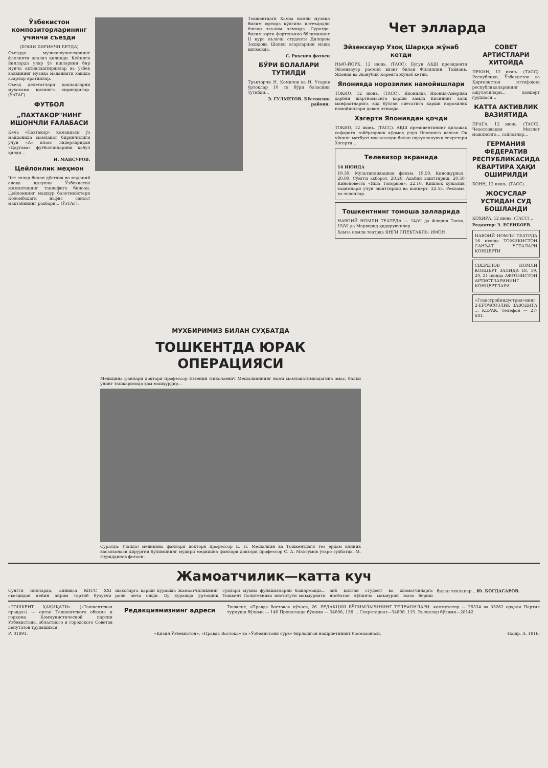Ўзбекистон композиторларининг учинчи съезди
(БОШИ БИРИНЧИ БЕТДА)
Съездда музикашуносларнинг фаолияти анализ қилинди. Кейинги йилларда улар ўз ишларини бир мунча активлаштирдилар ва ўзбек халқининг музика маданияти ҳақида асарлар яратдилар.
Съезд делегатлари докладларни муҳокама қилишга киришдилар. (ЎзТАГ).
ФУТБОЛ
„ПАХТАКОР"НИНГ ИШОНЧЛИ ҒАЛАБАСИ
Кеча «Пахтакор» командаси ўз майдонида мамлакат биринчилиги учун «А» класс лидерларидан «Даугава» футболчиларини қабул қилди...
И. МАНСУРОВ.
Цейлонлик меҳмон
Чет эллар билан дўстлик ва маданий алоқа қилувчи Ўзбекистон жамиятининг таклифига биноан, Цейлоннинг машҳур балетмейстери Коломбодаги нафис санъат мактабининг раҳбари... (ЎзТАГ).
Тошкентдаги Ҳамза номли музика билим юртида кўпгина истеъдодли ёшлар таълим олмоқда. Суратда: билим юрти фортепьяно бўлимининг II курс аълочи студенти Дилором Зоҳидова Шопен асарларини машқ қилмоқда.
С. Рихсиев фотоси
БЎРИ БОЛАЛАРИ ТУТИЛДИ
Тракторчи Н. Комилов ва Н. Усаров ўртоқлар 10 та бўри боласини тутибди...
Э. ГУЛМЕТОВ. Бўстонлик райони.
Чет элларда
Эйзенхауэр Узоқ Шарққа жўнаб кетди
НЬЮ-ЙОРК, 12 июнь. (ТАСС). Бугун АҚШ президенти Эйзенхауэр расмий визит билан Филиппин, Тайвань, Япония ва Жанубий Кореяга жўнаб кетди.
Японияда норозилик намойишлари
ТОКИО, 12 июнь. (ТАСС). Японияда Япония-Америка ҳарбий шартномасига қарши ҳамда Кисининг халқ манфаатларига зид бўлган сиёсатига қарши норозилик намойишлари давом этмоқда.
Хэгерти Япониядан қочди
ТОКИО, 12 июнь. (ТАСС). АҚШ президентининг қилажак сафарига тайёргарлик кўрмоқ учун Японияга келган Оқ уйнинг матбуот масалалари билан шуғулланувчи секретари Хэгерти...
Телевизор экранида
14 ИЮНДА
19.30. Мультипликацион фильм. 19.50. Киножурнал. 20.00. Сўнгги ахборот. 20.20. Адабий эшиттириш. 20.50 Киноповесть «Яша Топорков». 22.10. Қишлоқ хўжалик ходимлари учун эшиттириш ва концерт. 22.55. Реклама ва эълонлар.
Тошкентнинг томоша залларида
НАВОИЙ НОМЛИ ТЕАТРДА — 14/VI да Флория Тоска, 15/VI да Марварид қидирувчилар.
Ҳамза номли театрда ЯНГИ СПЕКТАКЛЬ: ИМОН
СОВЕТ АРТИСТЛАРИ ХИТОЙДА
ПЕКИН, 12 июнь. (ТАСС). Республика, Ўзбекистон ва Қирғизистон иттифоқчи республикаларининг ашулачилари... концерт группаси...
КАТТА АКТИВЛИК ВАЗИЯТИДА
ПРАГА, 12 июнь. (ТАСС). Чехословакия Миллат мажлисига... сайловлар...
ГЕРМАНИЯ ФЕДЕРАТИВ РЕСПУБЛИКАСИДА КВАРТИРА ҲАҚИ ОШИРИЛДИ
БОНН, 12 июнь. (ТАСС)...
ЖОСУСЛАР УСТИДАН СУД БОШЛАНДИ
ҚОҲИРА, 12 июнь. (ТАСС)...
Редактор: З. ЕСЕНБОЕВ.
НАВОИЙ НОМЛИ ТЕАТРДА 16 июнда ТОЖИКИСТОН САНЪАТ УСТАЛАРИ КОНЦЕРТИ
СВЕРДЛОВ НОМЛИ КОНЦЕРТ ЗАЛИДА 18, 19, 20, 21 июнда АФҒОНИСТОН АРТИСТЛАРИНИНГ КОНЦЕРТЛАРИ
«Главстройиндустрия»нинг 2-ЕҒОЧСОЗЛИК ЗАВОДИГА ... КЕРАК. Телефон — 27-681.
МУХБИРИМИЗ БИЛАН СУҲБАТДА
ТОШКЕНТДА ЮРАК ОПЕРАЦИЯСИ
Медицина фанлари доктори профессор Евгений Николаевич Мешалкиннинг номи мамлакатимиздагина эмас, балки унинг ташқарисида ҳам машҳурдир...
Суратда: (чапда) медицина фанлари доктори профессор Е. Н. Мешалкин ва Тошкентдаги тез ёрдам клиник касалхонаси хирургия бўлимининг мудири медицина фанлари доктори профессор С. А. Маъсумов ўзаро суҳбатда. М. Нуриддинов фотоси.
Жамоатчилик—катта куч
Сўнгги йилларда, айниқса КПСС XXI съездидан кейин айрим тартиб бузувчи шахсларга қарши курашда жамоатчиликнинг роли анча ошди. Бу курашда ўртоқлик судлари муҳим функцияларни бажармоқда... Тошкент Политехника институти маъмурияти айб қилган студент ва хизматчиларга нисбатан кўпинча маъмурий жазо бериш билан чекланар... Ю. БОГДАСАРОВ.
«ТОШКЕНТ ҲАҚИҚАТИ» («Ташкентская правда») — орган Ташкентского обкома и горкома Коммунистической партии Узбекистана, областного и городского Советов депутатов трудящихся.
Редакциямизнинг адреси
Тошкент, «Правда Востока» кўчаси, 26. РЕДАКЦИЯ БЎЛИМЛАРИНИНГ ТЕЛЕФОНЛАРИ: коммутатор — 26334 ва 33262 орқали Партия турмуши бўлими — 140 Пропаганда бўлими — 34808, 136 ... Секретариат—34808, 115. Эълонлар бўлими—28142.
Р. 01891. «Қизил Ўзбекистон», «Правда Востока» ва «Ўзбекистони сурх» бирлашган нашриётининг босмахонаси. Нашр. А. 1816.